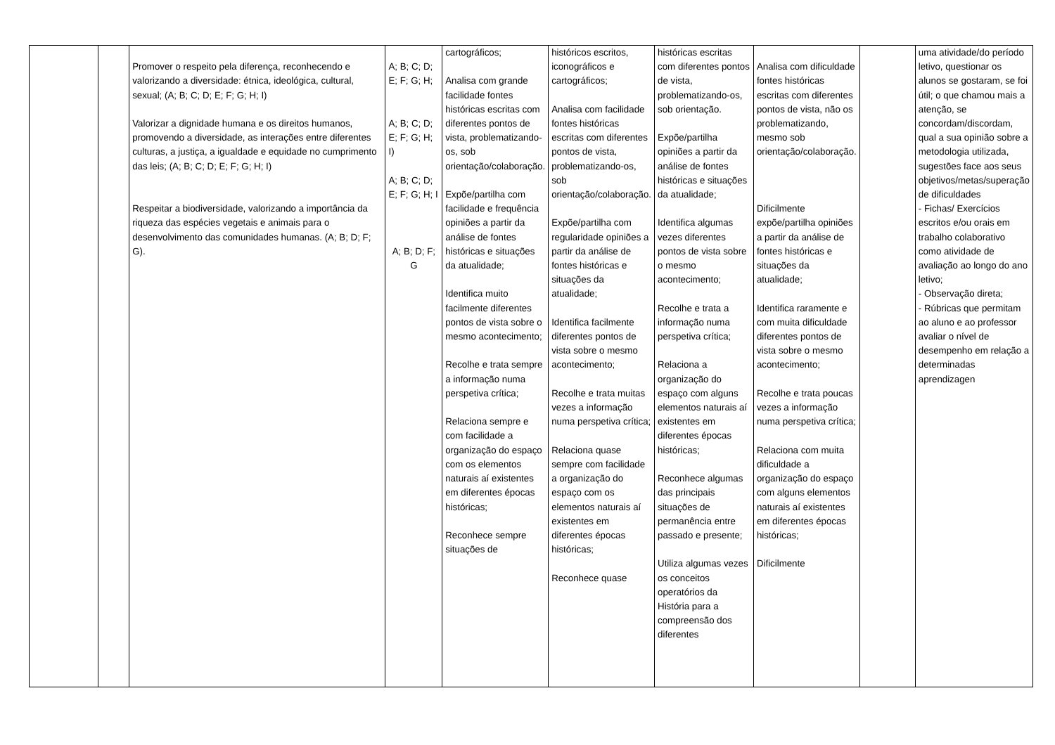| | | Promover o respeito pela diferença, reconhecendo e valorizando a diversidade: étnica, ideológica, cultural, sexual; (A; B; C; D; E; F; G; H; I) Valorizar a dignidade humana e os direitos humanos, promovendo a diversidade, as interações entre diferentes culturas, a justiça, a igualdade e equidade no cumprimento das leis; (A; B; C; D; E; F; G; H; I) Respeitar a biodiversidade, valorizando a importância da riqueza das espécies vegetais e animais para o desenvolvimento das comunidades humanas. (A; B; D; F; G). | A; B; C; D; E; F; G; H; A; B; C; D; E; F; G; H; I) A; B; C; D; E; F; G; H; I A; B; D; F; G | cartográficos; Analisa com grande facilidade fontes históricas escritas com diferentes pontos de vista, problematizando-os, sob orientação/colaboração. Expõe/partilha com facilidade e frequência opiniões a partir da análise de fontes históricas e situações da atualidade; Identifica muito facilmente diferentes pontos de vista sobre o mesmo acontecimento; Recolhe e trata sempre a informação numa perspetiva crítica; Relaciona sempre e com facilidade a organização do espaço com os elementos naturais aí existentes em diferentes épocas históricas; Reconhece sempre situações de | históricos escritos, iconográficos e cartográficos; Analisa com facilidade fontes históricas escritas com diferentes pontos de vista, problematizando-os, sob orientação/colaboração. Expõe/partilha com regularidade opiniões a partir da análise de fontes históricas e situações da atualidade; Identifica facilmente diferentes pontos de vista sobre o mesmo acontecimento; Recolhe e trata muitas vezes a informação numa perspetiva crítica; Relaciona quase sempre com facilidade a organização do espaço com os elementos naturais aí existentes em diferentes épocas históricas; Reconhece quase | históricas escritas com diferentes pontos de vista, problematizando-os, sob orientação. Expõe/partilha opiniões a partir da análise de fontes históricas e situações da atualidade; Identifica algumas vezes diferentes pontos de vista sobre o mesmo acontecimento; Recolhe e trata a informação numa perspetiva crítica; Relaciona a organização do espaço com alguns elementos naturais aí existentes em diferentes épocas históricas; Reconhece algumas das principais situações de permanência entre passado e presente; Utiliza algumas vezes os conceitos operatórios da História para a compreensão dos diferentes | Analisa com dificuldade fontes históricas escritas com diferentes pontos de vista, não os problematizando, mesmo sob orientação/colaboração. Dificilmente expõe/partilha opiniões a partir da análise de fontes históricas e situações da atualidade; Identifica raramente e com muita dificuldade diferentes pontos de vista sobre o mesmo acontecimento; Recolhe e trata poucas vezes a informação numa perspetiva crítica; Relaciona com muita dificuldade a organização do espaço com alguns elementos naturais aí existentes em diferentes épocas históricas; Dificilmente | | uma atividade/do período letivo, questionar os alunos se gostaram, se foi útil; o que chamou mais a atenção, se concordam/discordam, qual a sua opinião sobre a metodologia utilizada, sugestões face aos seus objetivos/metas/superação de dificuldades - Fichas/ Exercícios escritos e/ou orais em trabalho colaborativo como atividade de avaliação ao longo do ano letivo; - Observação direta; - Rúbricas que permitam ao aluno e ao professor avaliar o nível de desempenho em relação a determinadas aprendizagen |